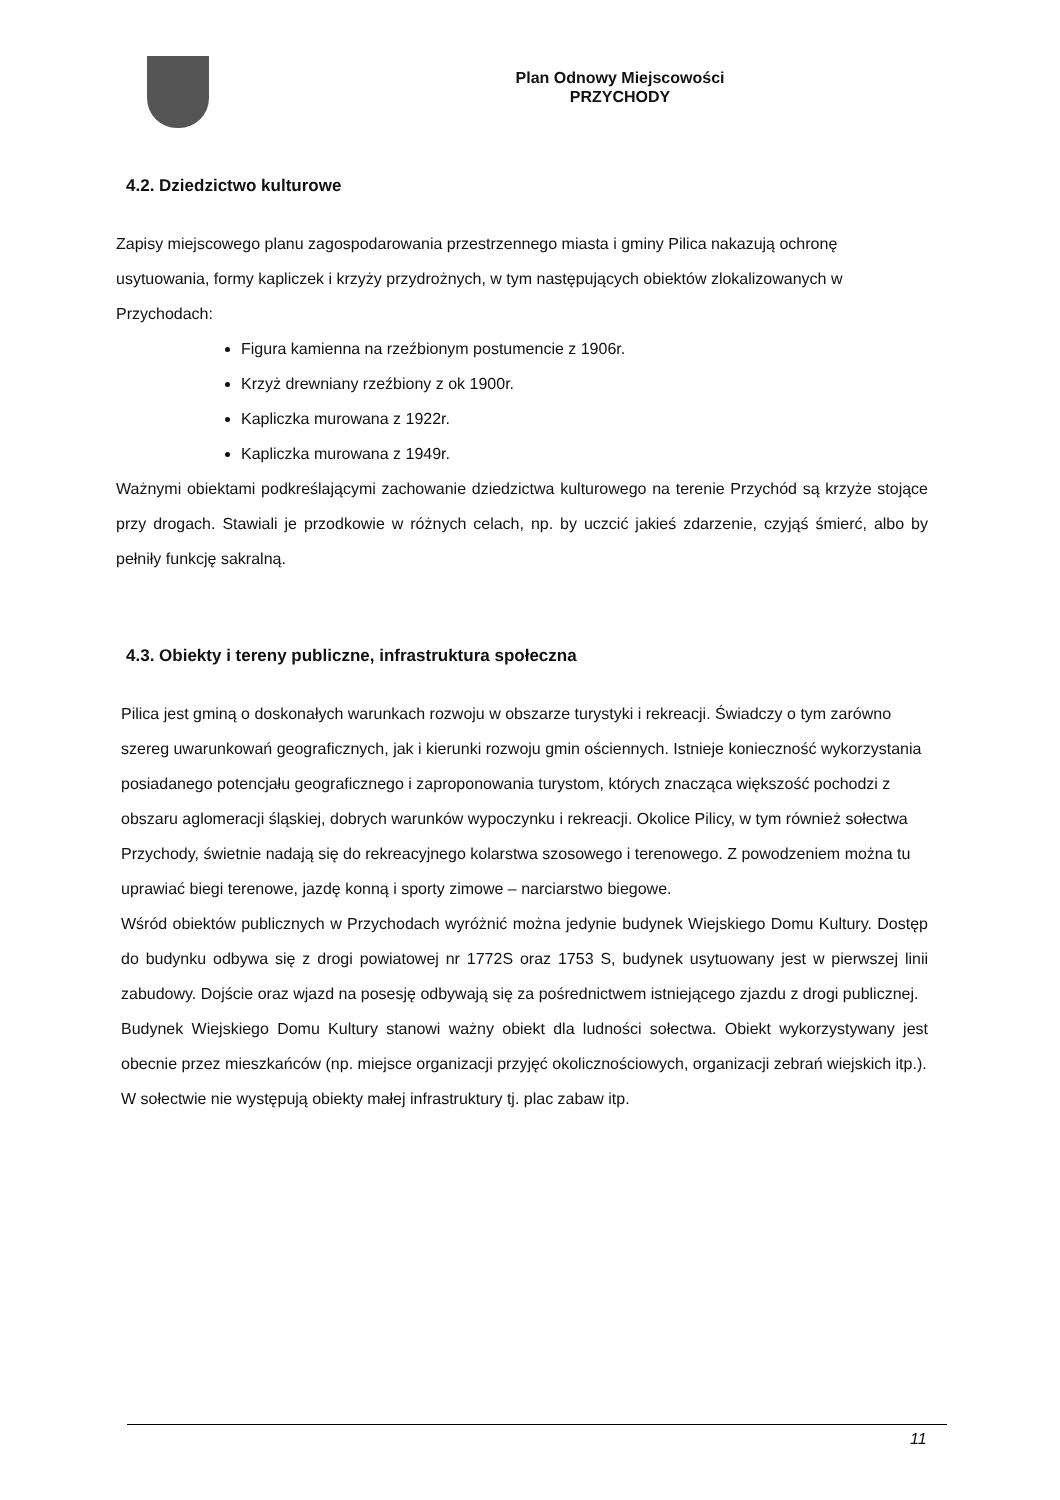Plan Odnowy Miejscowości
PRZYCHODY
4.2. Dziedzictwo kulturowe
Zapisy miejscowego planu zagospodarowania przestrzennego miasta i gminy Pilica nakazują ochronę usytuowania, formy kapliczek i krzyży przydrożnych, w tym następujących obiektów zlokalizowanych w Przychodach:
Figura kamienna na rzeźbionym postumencie z 1906r.
Krzyż drewniany rzeźbiony z ok 1900r.
Kapliczka murowana z 1922r.
Kapliczka murowana z 1949r.
Ważnymi obiektami podkreślającymi zachowanie dziedzictwa kulturowego na terenie Przychód są krzyże stojące przy drogach. Stawiali je przodkowie w różnych celach, np. by uczcić jakieś zdarzenie, czyjąś śmierć, albo by pełniły funkcję sakralną.
4.3. Obiekty i tereny publiczne, infrastruktura społeczna
Pilica jest gminą o doskonałych warunkach rozwoju w obszarze turystyki i rekreacji. Świadczy o tym zarówno szereg uwarunkowań geograficznych, jak i kierunki rozwoju gmin ościennych. Istnieje konieczność wykorzystania posiadanego potencjału geograficznego i zaproponowania turystom, których znacząca większość pochodzi z obszaru aglomeracji śląskiej, dobrych warunków wypoczynku i rekreacji. Okolice Pilicy, w tym również sołectwa Przychody, świetnie nadają się do rekreacyjnego kolarstwa szosowego i terenowego. Z powodzeniem można tu uprawiać biegi terenowe, jazdę konną i sporty zimowe – narciarstwo biegowe.
Wśród obiektów publicznych w Przychodach wyróżnić można jedynie budynek Wiejskiego Domu Kultury. Dostęp do budynku odbywa się z drogi powiatowej nr 1772S oraz 1753 S, budynek usytuowany jest w pierwszej linii zabudowy. Dojście oraz wjazd na posesję odbywają się za pośrednictwem istniejącego zjazdu z drogi publicznej.
Budynek Wiejskiego Domu Kultury stanowi ważny obiekt dla ludności sołectwa. Obiekt wykorzystywany jest obecnie przez mieszkańców (np. miejsce organizacji przyjęć okolicznościowych, organizacji zebrań wiejskich itp.).
W sołectwie nie występują obiekty małej infrastruktury tj. plac zabaw itp.
11